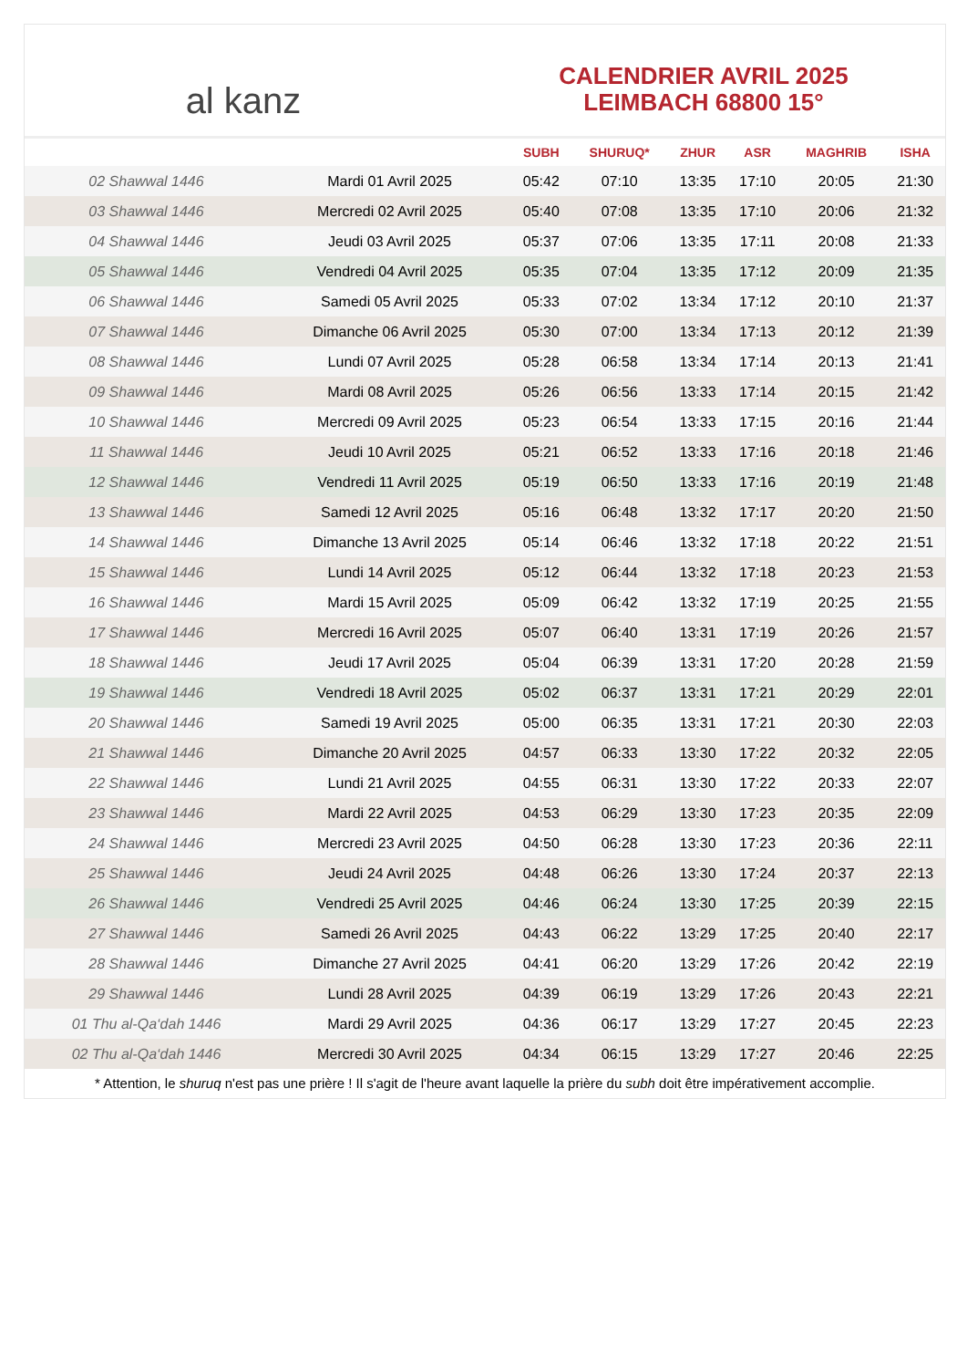al kanz
CALENDRIER AVRIL 2025
LEIMBACH 68800 15°
| | | SUBH | SHURUQ* | ZHUR | ASR | MAGHRIB | ISHA |
| --- | --- | --- | --- | --- | --- | --- | --- |
| 02 Shawwal 1446 | Mardi 01 Avril 2025 | 05:42 | 07:10 | 13:35 | 17:10 | 20:05 | 21:30 |
| 03 Shawwal 1446 | Mercredi 02 Avril 2025 | 05:40 | 07:08 | 13:35 | 17:10 | 20:06 | 21:32 |
| 04 Shawwal 1446 | Jeudi 03 Avril 2025 | 05:37 | 07:06 | 13:35 | 17:11 | 20:08 | 21:33 |
| 05 Shawwal 1446 | Vendredi 04 Avril 2025 | 05:35 | 07:04 | 13:35 | 17:12 | 20:09 | 21:35 |
| 06 Shawwal 1446 | Samedi 05 Avril 2025 | 05:33 | 07:02 | 13:34 | 17:12 | 20:10 | 21:37 |
| 07 Shawwal 1446 | Dimanche 06 Avril 2025 | 05:30 | 07:00 | 13:34 | 17:13 | 20:12 | 21:39 |
| 08 Shawwal 1446 | Lundi 07 Avril 2025 | 05:28 | 06:58 | 13:34 | 17:14 | 20:13 | 21:41 |
| 09 Shawwal 1446 | Mardi 08 Avril 2025 | 05:26 | 06:56 | 13:33 | 17:14 | 20:15 | 21:42 |
| 10 Shawwal 1446 | Mercredi 09 Avril 2025 | 05:23 | 06:54 | 13:33 | 17:15 | 20:16 | 21:44 |
| 11 Shawwal 1446 | Jeudi 10 Avril 2025 | 05:21 | 06:52 | 13:33 | 17:16 | 20:18 | 21:46 |
| 12 Shawwal 1446 | Vendredi 11 Avril 2025 | 05:19 | 06:50 | 13:33 | 17:16 | 20:19 | 21:48 |
| 13 Shawwal 1446 | Samedi 12 Avril 2025 | 05:16 | 06:48 | 13:32 | 17:17 | 20:20 | 21:50 |
| 14 Shawwal 1446 | Dimanche 13 Avril 2025 | 05:14 | 06:46 | 13:32 | 17:18 | 20:22 | 21:51 |
| 15 Shawwal 1446 | Lundi 14 Avril 2025 | 05:12 | 06:44 | 13:32 | 17:18 | 20:23 | 21:53 |
| 16 Shawwal 1446 | Mardi 15 Avril 2025 | 05:09 | 06:42 | 13:32 | 17:19 | 20:25 | 21:55 |
| 17 Shawwal 1446 | Mercredi 16 Avril 2025 | 05:07 | 06:40 | 13:31 | 17:19 | 20:26 | 21:57 |
| 18 Shawwal 1446 | Jeudi 17 Avril 2025 | 05:04 | 06:39 | 13:31 | 17:20 | 20:28 | 21:59 |
| 19 Shawwal 1446 | Vendredi 18 Avril 2025 | 05:02 | 06:37 | 13:31 | 17:21 | 20:29 | 22:01 |
| 20 Shawwal 1446 | Samedi 19 Avril 2025 | 05:00 | 06:35 | 13:31 | 17:21 | 20:30 | 22:03 |
| 21 Shawwal 1446 | Dimanche 20 Avril 2025 | 04:57 | 06:33 | 13:30 | 17:22 | 20:32 | 22:05 |
| 22 Shawwal 1446 | Lundi 21 Avril 2025 | 04:55 | 06:31 | 13:30 | 17:22 | 20:33 | 22:07 |
| 23 Shawwal 1446 | Mardi 22 Avril 2025 | 04:53 | 06:29 | 13:30 | 17:23 | 20:35 | 22:09 |
| 24 Shawwal 1446 | Mercredi 23 Avril 2025 | 04:50 | 06:28 | 13:30 | 17:23 | 20:36 | 22:11 |
| 25 Shawwal 1446 | Jeudi 24 Avril 2025 | 04:48 | 06:26 | 13:30 | 17:24 | 20:37 | 22:13 |
| 26 Shawwal 1446 | Vendredi 25 Avril 2025 | 04:46 | 06:24 | 13:30 | 17:25 | 20:39 | 22:15 |
| 27 Shawwal 1446 | Samedi 26 Avril 2025 | 04:43 | 06:22 | 13:29 | 17:25 | 20:40 | 22:17 |
| 28 Shawwal 1446 | Dimanche 27 Avril 2025 | 04:41 | 06:20 | 13:29 | 17:26 | 20:42 | 22:19 |
| 29 Shawwal 1446 | Lundi 28 Avril 2025 | 04:39 | 06:19 | 13:29 | 17:26 | 20:43 | 22:21 |
| 01 Thu al-Qa‘dah 1446 | Mardi 29 Avril 2025 | 04:36 | 06:17 | 13:29 | 17:27 | 20:45 | 22:23 |
| 02 Thu al-Qa‘dah 1446 | Mercredi 30 Avril 2025 | 04:34 | 06:15 | 13:29 | 17:27 | 20:46 | 22:25 |
* Attention, le shuruq n'est pas une prière ! Il s'agit de l'heure avant laquelle la prière du subh doit être impérativement accomplie.